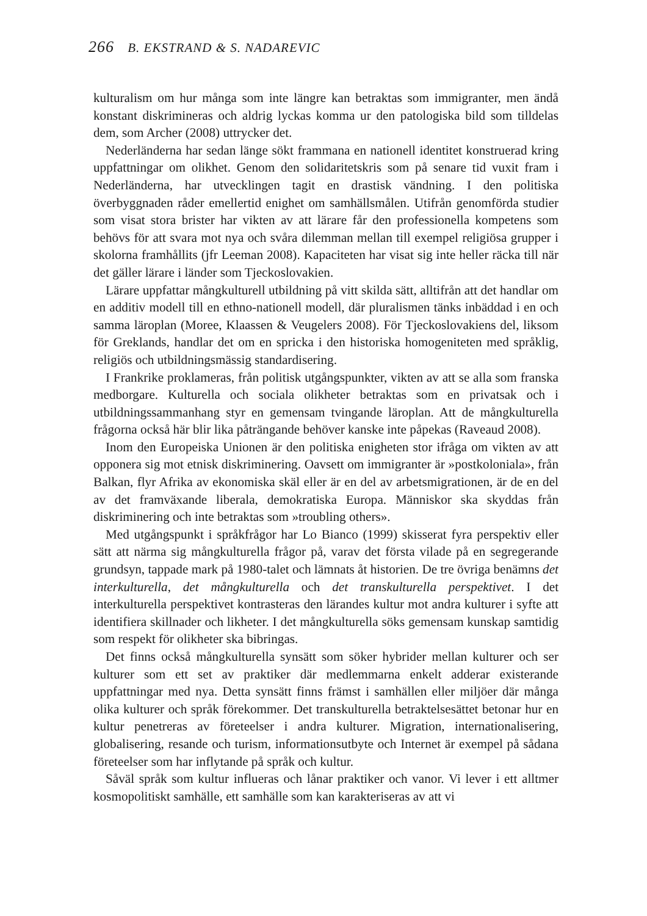266 B. EKSTRAND & S. NADAREVIC
kulturalism om hur många som inte längre kan betraktas som immigranter, men ändå konstant diskrimineras och aldrig lyckas komma ur den patologiska bild som tilldelas dem, som Archer (2008) uttrycker det.
Nederländerna har sedan länge sökt frammana en nationell identitet konstruerad kring uppfattningar om olikhet. Genom den solidaritetskris som på senare tid vuxit fram i Nederländerna, har utvecklingen tagit en drastisk vändning. I den politiska överbyggnaden råder emellertid enighet om samhällsmålen. Utifrån genomförda studier som visat stora brister har vikten av att lärare får den professionella kompetens som behövs för att svara mot nya och svåra dilemman mellan till exempel religiösa grupper i skolorna framhållits (jfr Leeman 2008). Kapaciteten har visat sig inte heller räcka till när det gäller lärare i länder som Tjeckoslovakien.
Lärare uppfattar mångkulturell utbildning på vitt skilda sätt, alltifrån att det handlar om en additiv modell till en ethno-nationell modell, där pluralismen tänks inbäddad i en och samma läroplan (Moree, Klaassen & Veugelers 2008). För Tjeckoslovakiens del, liksom för Greklands, handlar det om en spricka i den historiska homogeniteten med språklig, religiös och utbildningsmässig standardisering.
I Frankrike proklameras, från politisk utgångspunkter, vikten av att se alla som franska medborgare. Kulturella och sociala olikheter betraktas som en privatsak och i utbildningssammanhang styr en gemensam tvingande läroplan. Att de mångkulturella frågorna också här blir lika påträngande behöver kanske inte påpekas (Raveaud 2008).
Inom den Europeiska Unionen är den politiska enigheten stor ifråga om vikten av att opponera sig mot etnisk diskriminering. Oavsett om immigranter är »postkoloniala», från Balkan, flyr Afrika av ekonomiska skäl eller är en del av arbetsmigrationen, är de en del av det framväxande liberala, demokratiska Europa. Människor ska skyddas från diskriminering och inte betraktas som »troubling others».
Med utgångspunkt i språkfrågor har Lo Bianco (1999) skisserat fyra perspektiv eller sätt att närma sig mångkulturella frågor på, varav det första vilade på en segregerande grundsyn, tappade mark på 1980-talet och lämnats åt historien. De tre övriga benämns det interkulturella, det mångkulturella och det transkulturella perspektivet. I det interkulturella perspektivet kontrasteras den lärandes kultur mot andra kulturer i syfte att identifiera skillnader och likheter. I det mångkulturella söks gemensam kunskap samtidig som respekt för olikheter ska bibringas.
Det finns också mångkulturella synsätt som söker hybrider mellan kulturer och ser kulturer som ett set av praktiker där medlemmarna enkelt adderar existerande uppfattningar med nya. Detta synsätt finns främst i samhällen eller miljöer där många olika kulturer och språk förekommer. Det transkulturella betraktelsesättet betonar hur en kultur penetreras av företeelser i andra kulturer. Migration, internationalisering, globalisering, resande och turism, informationsutbyte och Internet är exempel på sådana företeelser som har inflytande på språk och kultur.
Såväl språk som kultur influeras och lånar praktiker och vanor. Vi lever i ett alltmer kosmopolitiskt samhälle, ett samhälle som kan karakteriseras av att vi